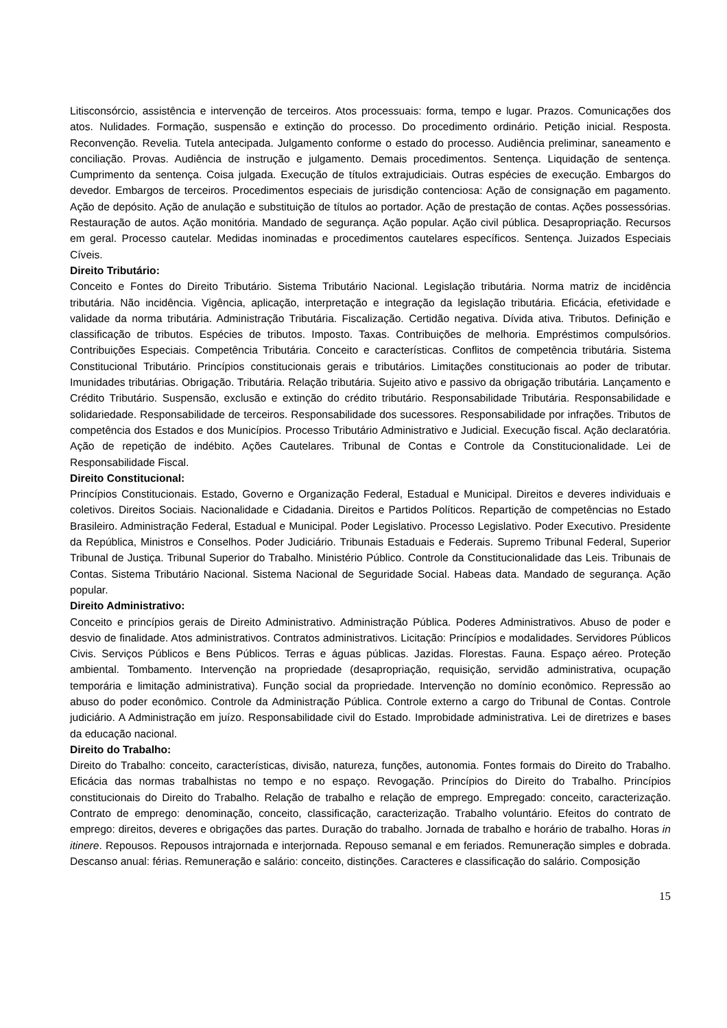Litisconsórcio, assistência e intervenção de terceiros. Atos processuais: forma, tempo e lugar. Prazos. Comunicações dos atos. Nulidades. Formação, suspensão e extinção do processo. Do procedimento ordinário. Petição inicial. Resposta. Reconvenção. Revelia. Tutela antecipada. Julgamento conforme o estado do processo. Audiência preliminar, saneamento e conciliação. Provas. Audiência de instrução e julgamento. Demais procedimentos. Sentença. Liquidação de sentença. Cumprimento da sentença. Coisa julgada. Execução de títulos extrajudiciais. Outras espécies de execução. Embargos do devedor. Embargos de terceiros. Procedimentos especiais de jurisdição contenciosa: Ação de consignação em pagamento. Ação de depósito. Ação de anulação e substituição de títulos ao portador. Ação de prestação de contas. Ações possessórias. Restauração de autos. Ação monitória. Mandado de segurança. Ação popular. Ação civil pública. Desapropriação. Recursos em geral. Processo cautelar. Medidas inominadas e procedimentos cautelares específicos. Sentença. Juizados Especiais Cíveis.
Direito Tributário:
Conceito e Fontes do Direito Tributário. Sistema Tributário Nacional. Legislação tributária. Norma matriz de incidência tributária. Não incidência. Vigência, aplicação, interpretação e integração da legislação tributária. Eficácia, efetividade e validade da norma tributária. Administração Tributária. Fiscalização. Certidão negativa. Dívida ativa. Tributos. Definição e classificação de tributos. Espécies de tributos. Imposto. Taxas. Contribuições de melhoria. Empréstimos compulsórios. Contribuições Especiais. Competência Tributária. Conceito e características. Conflitos de competência tributária. Sistema Constitucional Tributário. Princípios constitucionais gerais e tributários. Limitações constitucionais ao poder de tributar. Imunidades tributárias. Obrigação. Tributária. Relação tributária. Sujeito ativo e passivo da obrigação tributária. Lançamento e Crédito Tributário. Suspensão, exclusão e extinção do crédito tributário. Responsabilidade Tributária. Responsabilidade e solidariedade. Responsabilidade de terceiros. Responsabilidade dos sucessores. Responsabilidade por infrações. Tributos de competência dos Estados e dos Municípios. Processo Tributário Administrativo e Judicial. Execução fiscal. Ação declaratória. Ação de repetição de indébito. Ações Cautelares. Tribunal de Contas e Controle da Constitucionalidade. Lei de Responsabilidade Fiscal.
Direito Constitucional:
Princípios Constitucionais. Estado, Governo e Organização Federal, Estadual e Municipal. Direitos e deveres individuais e coletivos. Direitos Sociais. Nacionalidade e Cidadania. Direitos e Partidos Políticos. Repartição de competências no Estado Brasileiro. Administração Federal, Estadual e Municipal. Poder Legislativo. Processo Legislativo. Poder Executivo. Presidente da República, Ministros e Conselhos. Poder Judiciário. Tribunais Estaduais e Federais. Supremo Tribunal Federal, Superior Tribunal de Justiça. Tribunal Superior do Trabalho. Ministério Público. Controle da Constitucionalidade das Leis. Tribunais de Contas. Sistema Tributário Nacional. Sistema Nacional de Seguridade Social. Habeas data. Mandado de segurança. Ação popular.
Direito Administrativo:
Conceito e princípios gerais de Direito Administrativo. Administração Pública. Poderes Administrativos. Abuso de poder e desvio de finalidade. Atos administrativos. Contratos administrativos. Licitação: Princípios e modalidades. Servidores Públicos Civis. Serviços Públicos e Bens Públicos. Terras e águas públicas. Jazidas. Florestas. Fauna. Espaço aéreo. Proteção ambiental. Tombamento. Intervenção na propriedade (desapropriação, requisição, servidão administrativa, ocupação temporária e limitação administrativa). Função social da propriedade. Intervenção no domínio econômico. Repressão ao abuso do poder econômico. Controle da Administração Pública. Controle externo a cargo do Tribunal de Contas. Controle judiciário. A Administração em juízo. Responsabilidade civil do Estado. Improbidade administrativa. Lei de diretrizes e bases da educação nacional.
Direito do Trabalho:
Direito do Trabalho: conceito, características, divisão, natureza, funções, autonomia. Fontes formais do Direito do Trabalho. Eficácia das normas trabalhistas no tempo e no espaço. Revogação. Princípios do Direito do Trabalho. Princípios constitucionais do Direito do Trabalho. Relação de trabalho e relação de emprego. Empregado: conceito, caracterização. Contrato de emprego: denominação, conceito, classificação, caracterização. Trabalho voluntário. Efeitos do contrato de emprego: direitos, deveres e obrigações das partes. Duração do trabalho. Jornada de trabalho e horário de trabalho. Horas in itinere. Repousos. Repousos intrajornada e interjornada. Repouso semanal e em feriados. Remuneração simples e dobrada. Descanso anual: férias. Remuneração e salário: conceito, distinções. Caracteres e classificação do salário. Composição
15